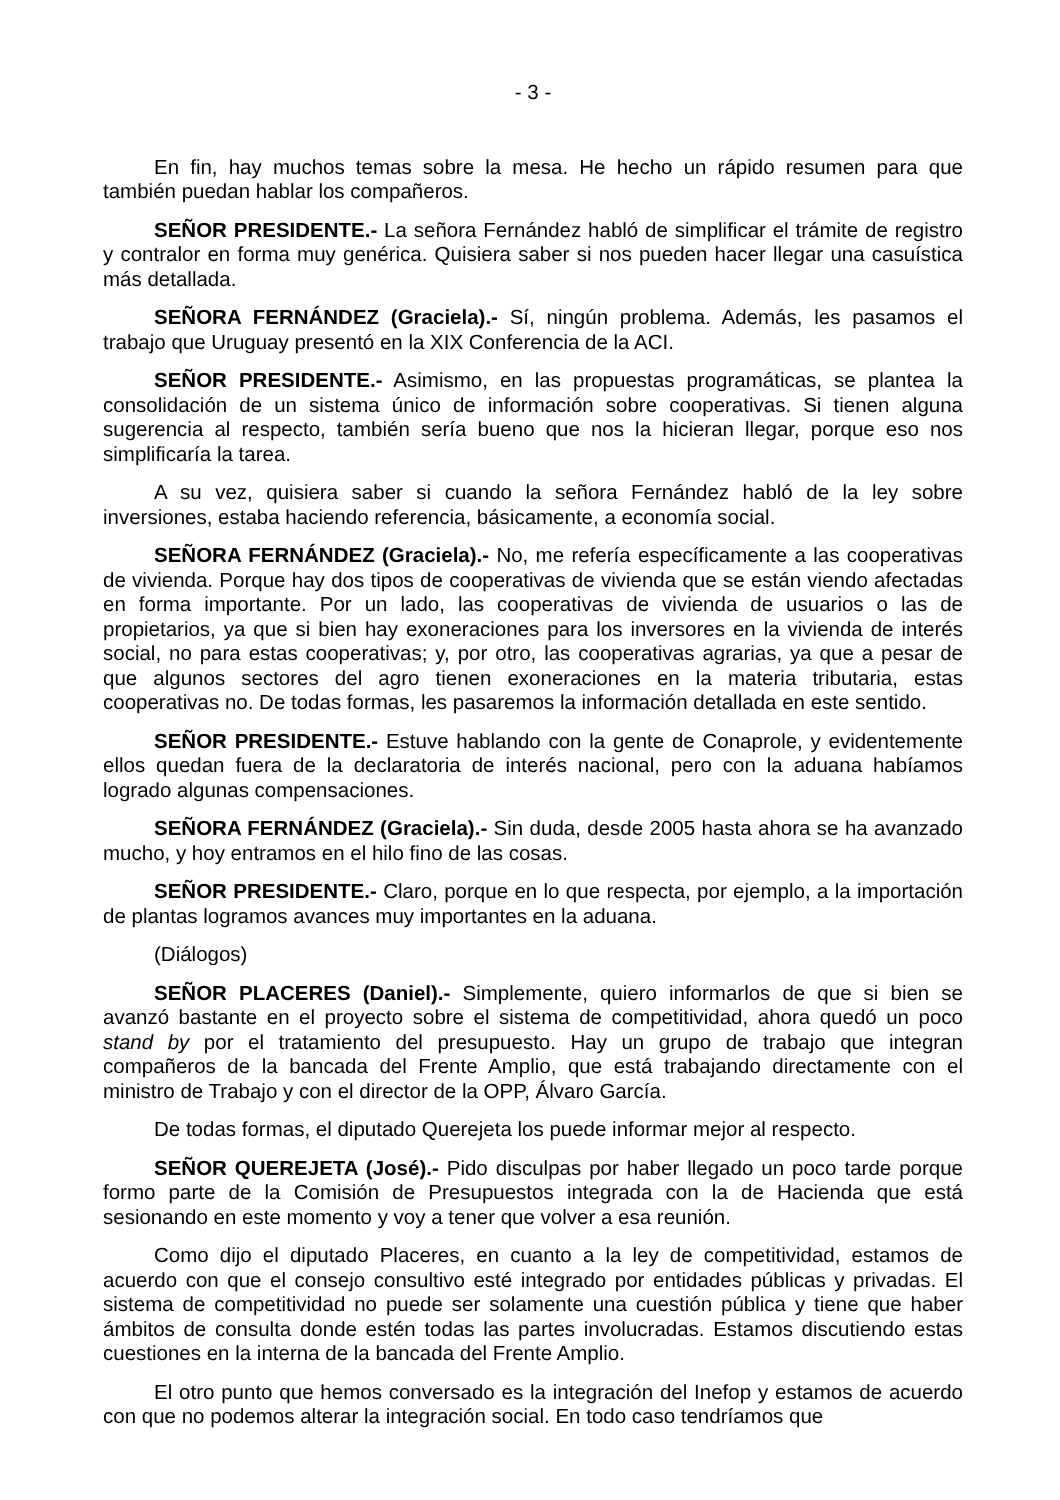- 3 -
En fin, hay muchos temas sobre la mesa. He hecho un rápido resumen para que también puedan hablar los compañeros.
SEÑOR PRESIDENTE.- La señora Fernández habló de simplificar el trámite de registro y contralor en forma muy genérica. Quisiera saber si nos pueden hacer llegar una casuística más detallada.
SEÑORA FERNÁNDEZ (Graciela).- Sí, ningún problema. Además, les pasamos el trabajo que Uruguay presentó en la XIX Conferencia de la ACI.
SEÑOR PRESIDENTE.- Asimismo, en las propuestas programáticas, se plantea la consolidación de un sistema único de información sobre cooperativas. Si tienen alguna sugerencia al respecto, también sería bueno que nos la hicieran llegar, porque eso nos simplificaría la tarea.
A su vez, quisiera saber si cuando la señora Fernández habló de la ley sobre inversiones, estaba haciendo referencia, básicamente, a economía social.
SEÑORA FERNÁNDEZ (Graciela).- No, me refería específicamente a las cooperativas de vivienda. Porque hay dos tipos de cooperativas de vivienda que se están viendo afectadas en forma importante. Por un lado, las cooperativas de vivienda de usuarios o las de propietarios, ya que si bien hay exoneraciones para los inversores en la vivienda de interés social, no para estas cooperativas; y, por otro, las cooperativas agrarias, ya que a pesar de que algunos sectores del agro tienen exoneraciones en la materia tributaria, estas cooperativas no. De todas formas, les pasaremos la información detallada en este sentido.
SEÑOR PRESIDENTE.- Estuve hablando con la gente de Conaprole, y evidentemente ellos quedan fuera de la declaratoria de interés nacional, pero con la aduana habíamos logrado algunas compensaciones.
SEÑORA FERNÁNDEZ (Graciela).- Sin duda, desde 2005 hasta ahora se ha avanzado mucho, y hoy entramos en el hilo fino de las cosas.
SEÑOR PRESIDENTE.- Claro, porque en lo que respecta, por ejemplo, a la importación de plantas logramos avances muy importantes en la aduana.
(Diálogos)
SEÑOR PLACERES (Daniel).- Simplemente, quiero informarlos de que si bien se avanzó bastante en el proyecto sobre el sistema de competitividad, ahora quedó un poco stand by por el tratamiento del presupuesto. Hay un grupo de trabajo que integran compañeros de la bancada del Frente Amplio, que está trabajando directamente con el ministro de Trabajo y con el director de la OPP, Álvaro García.
De todas formas, el diputado Querejeta los puede informar mejor al respecto.
SEÑOR QUEREJETA (José).- Pido disculpas por haber llegado un poco tarde porque formo parte de la Comisión de Presupuestos integrada con la de Hacienda que está sesionando en este momento y voy a tener que volver a esa reunión.
Como dijo el diputado Placeres, en cuanto a la ley de competitividad, estamos de acuerdo con que el consejo consultivo esté integrado por entidades públicas y privadas. El sistema de competitividad no puede ser solamente una cuestión pública y tiene que haber ámbitos de consulta donde estén todas las partes involucradas. Estamos discutiendo estas cuestiones en la interna de la bancada del Frente Amplio.
El otro punto que hemos conversado es la integración del Inefop y estamos de acuerdo con que no podemos alterar la integración social. En todo caso tendríamos que